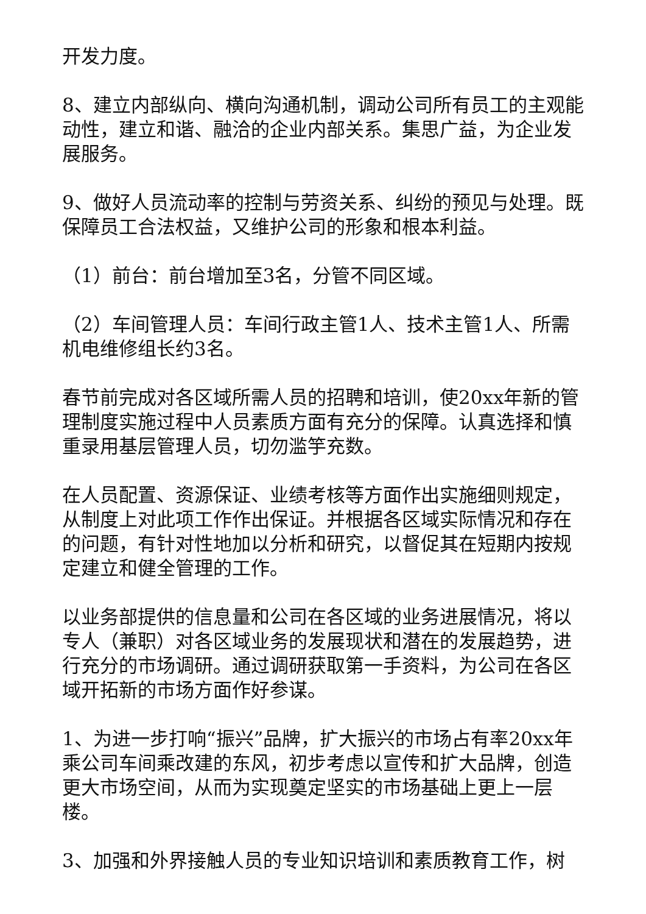开发力度。
8、建立内部纵向、横向沟通机制，调动公司所有员工的主观能动性，建立和谐、融洽的企业内部关系。集思广益，为企业发展服务。
9、做好人员流动率的控制与劳资关系、纠纷的预见与处理。既保障员工合法权益，又维护公司的形象和根本利益。
（1）前台：前台增加至3名，分管不同区域。
（2）车间管理人员：车间行政主管1人、技术主管1人、所需机电维修组长约3名。
春节前完成对各区域所需人员的招聘和培训，使20xx年新的管理制度实施过程中人员素质方面有充分的保障。认真选择和慎重录用基层管理人员，切勿滥竽充数。
在人员配置、资源保证、业绩考核等方面作出实施细则规定，从制度上对此项工作作出保证。并根据各区域实际情况和存在的问题，有针对性地加以分析和研究，以督促其在短期内按规定建立和健全管理的工作。
以业务部提供的信息量和公司在各区域的业务进展情况，将以专人（兼职）对各区域业务的发展现状和潜在的发展趋势，进行充分的市场调研。通过调研获取第一手资料，为公司在各区域开拓新的市场方面作好参谋。
1、为进一步打响“振兴”品牌，扩大振兴的市场占有率20xx年乘公司车间乘改建的东风，初步考虑以宣传和扩大品牌，创造更大市场空间，从而为实现奠定坚实的市场基础上更上一层楼。
3、加强和外界接触人员的专业知识培训和素质教育工作，树